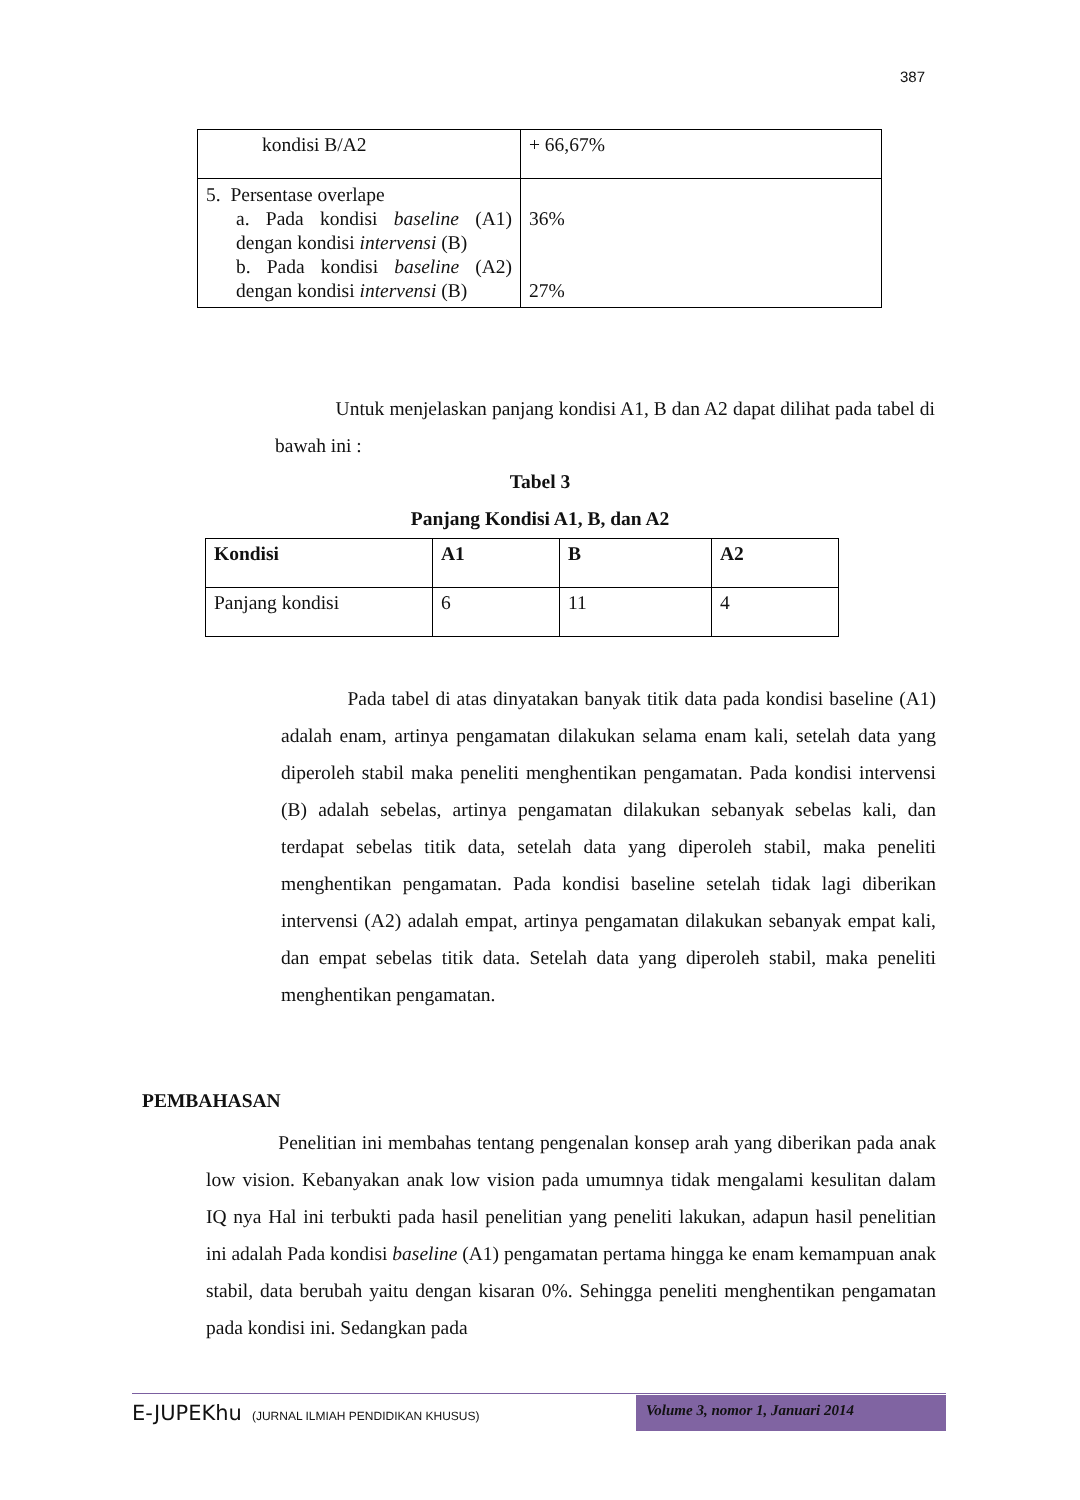387
| kondisi B/A2 | + 66,67% |
| 5. Persentase overlape a. Pada kondisi baseline (A1) dengan kondisi intervensi (B) b. Pada kondisi baseline (A2) dengan kondisi intervensi (B) | 36% 27% |
Untuk menjelaskan panjang kondisi A1, B dan A2 dapat dilihat pada tabel di bawah ini :
Tabel 3
Panjang Kondisi A1, B, dan A2
| Kondisi | A1 | B | A2 |
| --- | --- | --- | --- |
| Panjang kondisi | 6 | 11 | 4 |
Pada tabel di atas dinyatakan banyak titik data pada kondisi baseline (A1) adalah enam, artinya pengamatan dilakukan selama enam kali, setelah data yang diperoleh stabil maka peneliti menghentikan pengamatan. Pada kondisi intervensi (B) adalah sebelas, artinya pengamatan dilakukan sebanyak sebelas kali, dan terdapat sebelas titik data, setelah data yang diperoleh stabil, maka peneliti menghentikan pengamatan. Pada kondisi baseline setelah tidak lagi diberikan intervensi (A2) adalah empat, artinya pengamatan dilakukan sebanyak empat kali, dan empat sebelas titik data. Setelah data yang diperoleh stabil, maka peneliti menghentikan pengamatan.
PEMBAHASAN
Penelitian ini membahas tentang pengenalan konsep arah yang diberikan pada anak low vision. Kebanyakan anak low vision pada umumnya tidak mengalami kesulitan dalam IQ nya Hal ini terbukti pada hasil penelitian yang peneliti lakukan, adapun hasil penelitian ini adalah Pada kondisi baseline (A1) pengamatan pertama hingga ke enam kemampuan anak stabil, data berubah yaitu dengan kisaran 0%. Sehingga peneliti menghentikan pengamatan pada kondisi ini. Sedangkan pada
E-JUPEKhu (JURNAL ILMIAH PENDIDIKAN KHUSUS)
Volume 3, nomor 1, Januari 2014